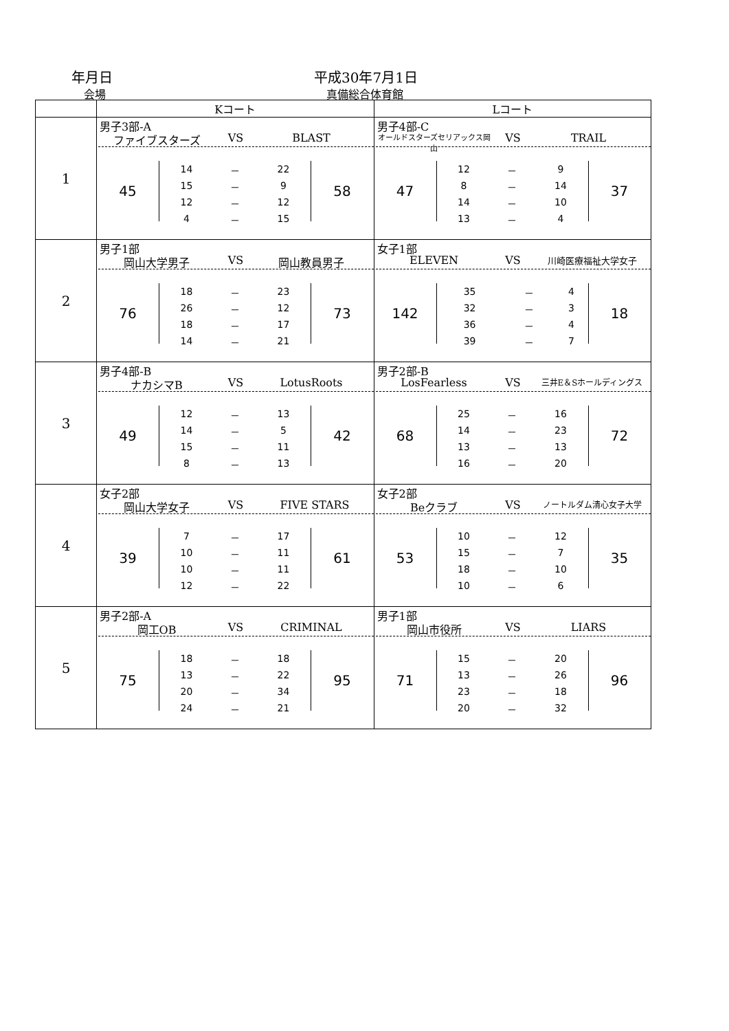年月日 平成30年7月1日
会場 真備総合体育館
| | Kコート | Lコート |
| --- | --- | --- |
| 1 | 男子3部-A ファイブスターズ VS BLAST 45 / 14 / － / 22 / / 15 / － / 9 / / 12 / － / 12 / / 4 / － / 15 / 58 | 男子4部-C オールドスターズセリアックス岡山 VS TRAIL 47 / 12 / － / 9 / / 8 / － / 14 / / 14 / － / 10 / / 13 / － / 4 / 37 |
| 2 | 男子1部 岡山大学男子 VS 岡山教員男子 76 / 18 / － / 23 / / 26 / － / 12 / / 18 / － / 17 / / 14 / － / 21 / 73 | 女子1部 ELEVEN VS 川崎医療福祉大学女子 142 / 35 / － / 4 / / 32 / － / 3 / / 36 / － / 4 / / 39 / － / 7 / 18 |
| 3 | 男子4部-B ナカシマB VS LotusRoots 49 / 12 / － / 13 / / 14 / － / 5 / / 15 / － / 11 / / 8 / － / 13 / 42 | 男子2部-B LosFearless VS 三井E＆Sホールディングス 68 / 25 / － / 16 / / 14 / － / 23 / / 13 / － / 13 / / 16 / － / 20 / 72 |
| 4 | 女子2部 岡山大学女子 VS FIVE STARS 39 / 7 / － / 17 / / 10 / － / 11 / / 10 / － / 11 / / 12 / － / 22 / 61 | 女子2部 Beクラブ VS ノートルダム清心女子大学 53 / 10 / － / 12 / / 15 / － / 7 / / 18 / － / 10 / / 10 / － / 6 / 35 |
| 5 | 男子2部-A 岡工OB VS CRIMINAL 75 / 18 / － / 18 / / 13 / － / 22 / / 20 / － / 34 / / 24 / － / 21 / 95 | 男子1部 岡山市役所 VS LIARS 71 / 15 / － / 20 / / 13 / － / 26 / / 23 / － / 18 / / 20 / － / 32 / 96 |